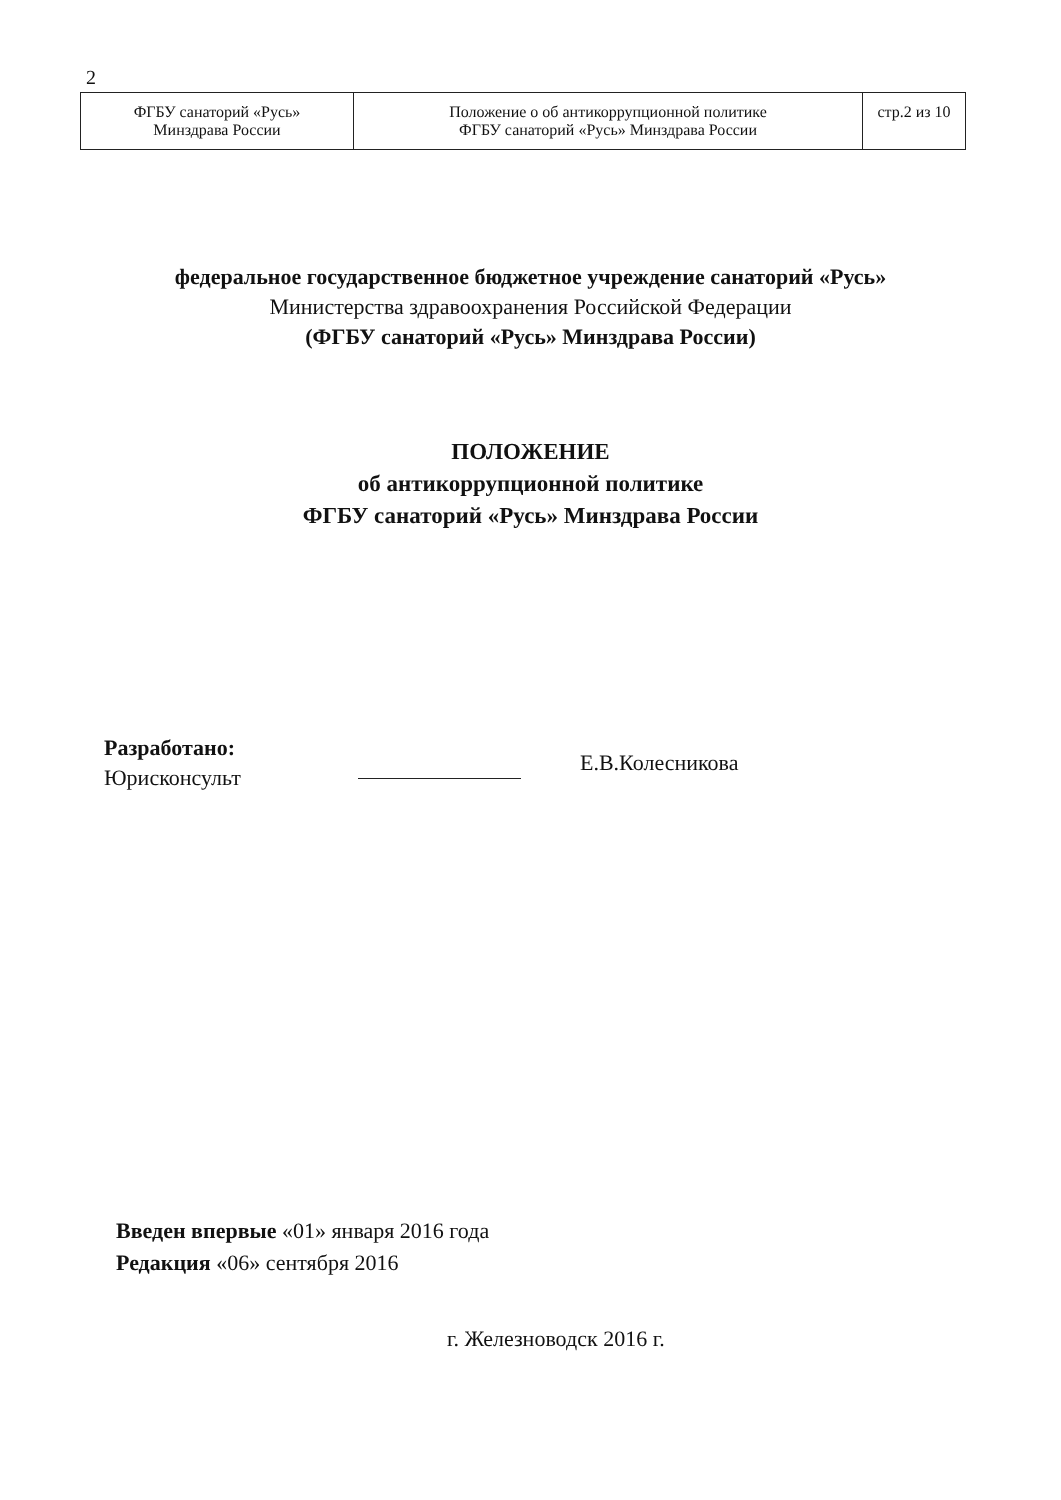2
| ФГБУ санаторий «Русь» Минздрава России | Положение о об антикоррупционной политике ФГБУ санаторий «Русь» Минздрава России | стр.2 из 10 |
федеральное государственное бюджетное учреждение санаторий «Русь»
Министерства здравоохранения Российской Федерации
(ФГБУ санаторий «Русь» Минздрава России)
ПОЛОЖЕНИЕ
об антикоррупционной политике
ФГБУ санаторий «Русь» Минздрава России
Разработано:
Юрисконсульт
Е.В.Колесникова
Введен впервые «01» января 2016 года
Редакция «06» сентября 2016
г. Железноводск 2016 г.